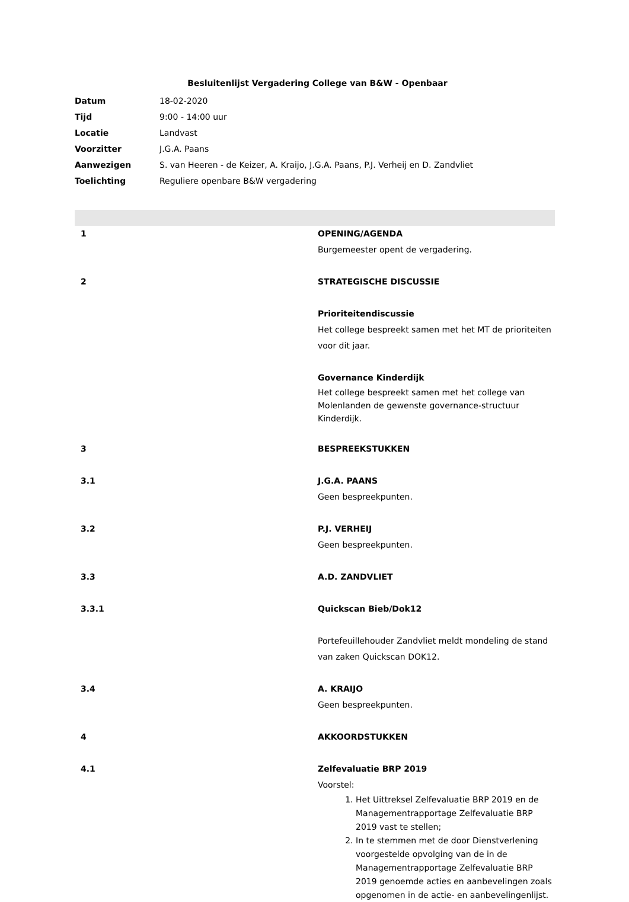Besluitenlijst Vergadering College van B&W - Openbaar
| Datum | 18-02-2020 |
| Tijd | 9:00 - 14:00 uur |
| Locatie | Landvast |
| Voorzitter | J.G.A. Paans |
| Aanwezigen | S. van Heeren - de Keizer, A. Kraijo, J.G.A. Paans, P.J. Verheij en D. Zandvliet |
| Toelichting | Reguliere openbare B&W vergadering |
1 OPENING/AGENDA
Burgemeester opent de vergadering.
2 STRATEGISCHE DISCUSSIE
Prioriteitendiscussie
Het college bespreekt samen met het MT de prioriteiten voor dit jaar.
Governance Kinderdijk
Het college bespreekt samen met het college van Molenlanden de gewenste governance-structuur Kinderdijk.
3 BESPREEKSTUKKEN
3.1 J.G.A. PAANS
Geen bespreekpunten.
3.2 P.J. VERHEIJ
Geen bespreekpunten.
3.3 A.D. ZANDVLIET
3.3.1 Quickscan Bieb/Dok12
Portefeuillehouder Zandvliet meldt mondeling de stand van zaken Quickscan DOK12.
3.4 A. KRAIJO
Geen bespreekpunten.
4 AKKOORDSTUKKEN
4.1 Zelfevaluatie BRP 2019
Voorstel:
1. Het Uittreksel Zelfevaluatie BRP 2019 en de Managementrapportage Zelfevaluatie BRP 2019 vast te stellen;
2. In te stemmen met de door Dienstverlening voorgestelde opvolging van de in de Managementrapportage Zelfevaluatie BRP 2019 genoemde acties en aanbevelingen zoals opgenomen in de actie- en aanbevelingenlijst.